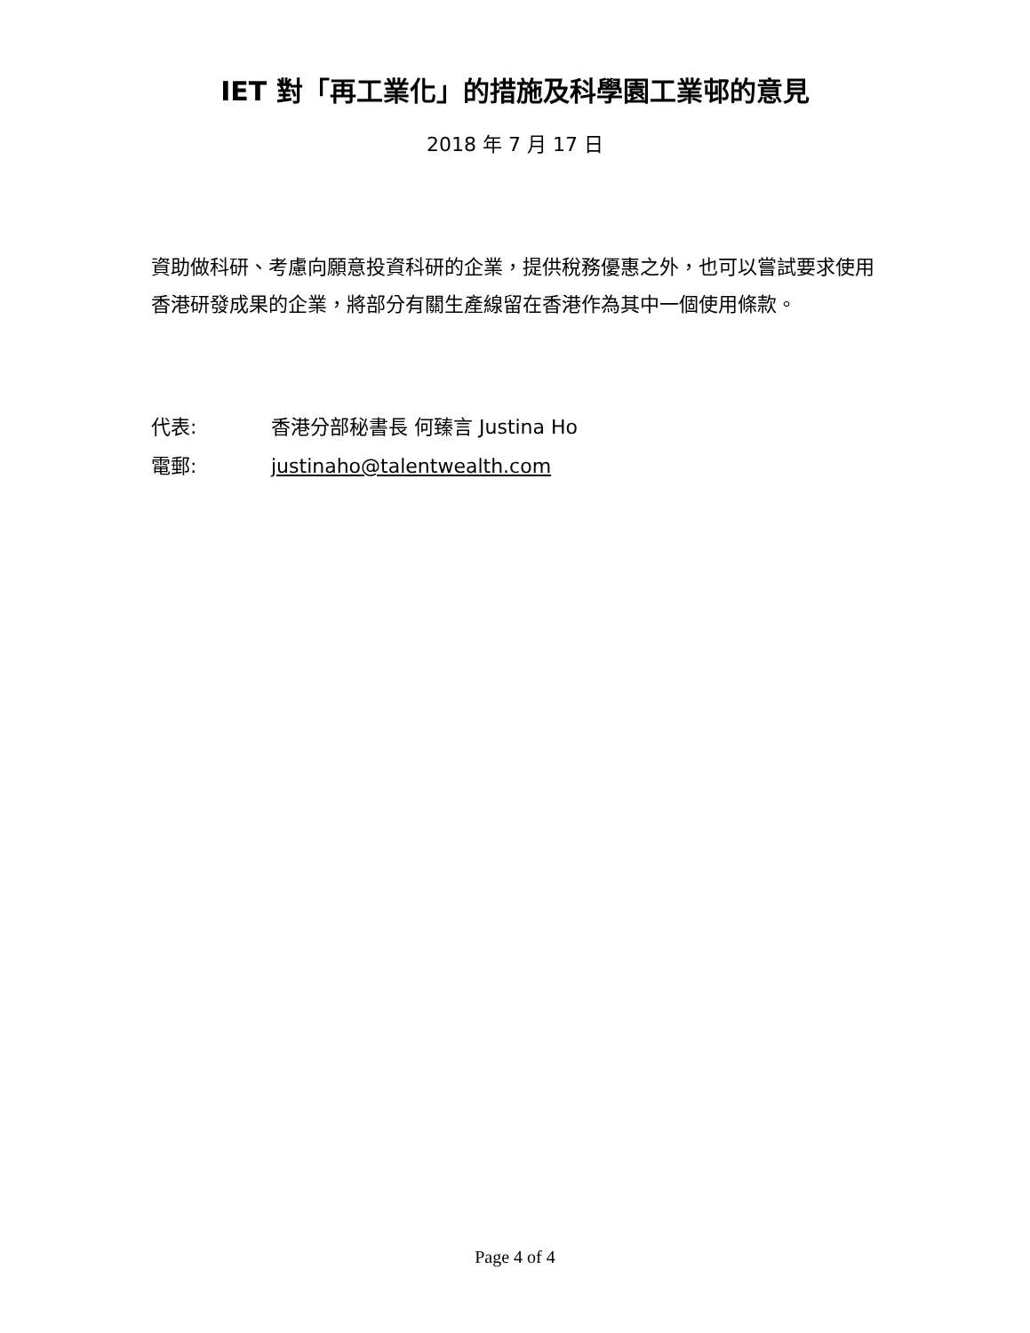IET 對「再工業化」的措施及科學園工業邨的意見
2018 年 7 月 17 日
資助做科研、考慮向願意投資科研的企業，提供稅務優惠之外，也可以嘗試要求使用香港研發成果的企業，將部分有關生產線留在香港作為其中一個使用條款。
代表: 香港分部秘書長 何臻言 Justina Ho
電郵: justinaho@talentwealth.com
Page 4 of 4